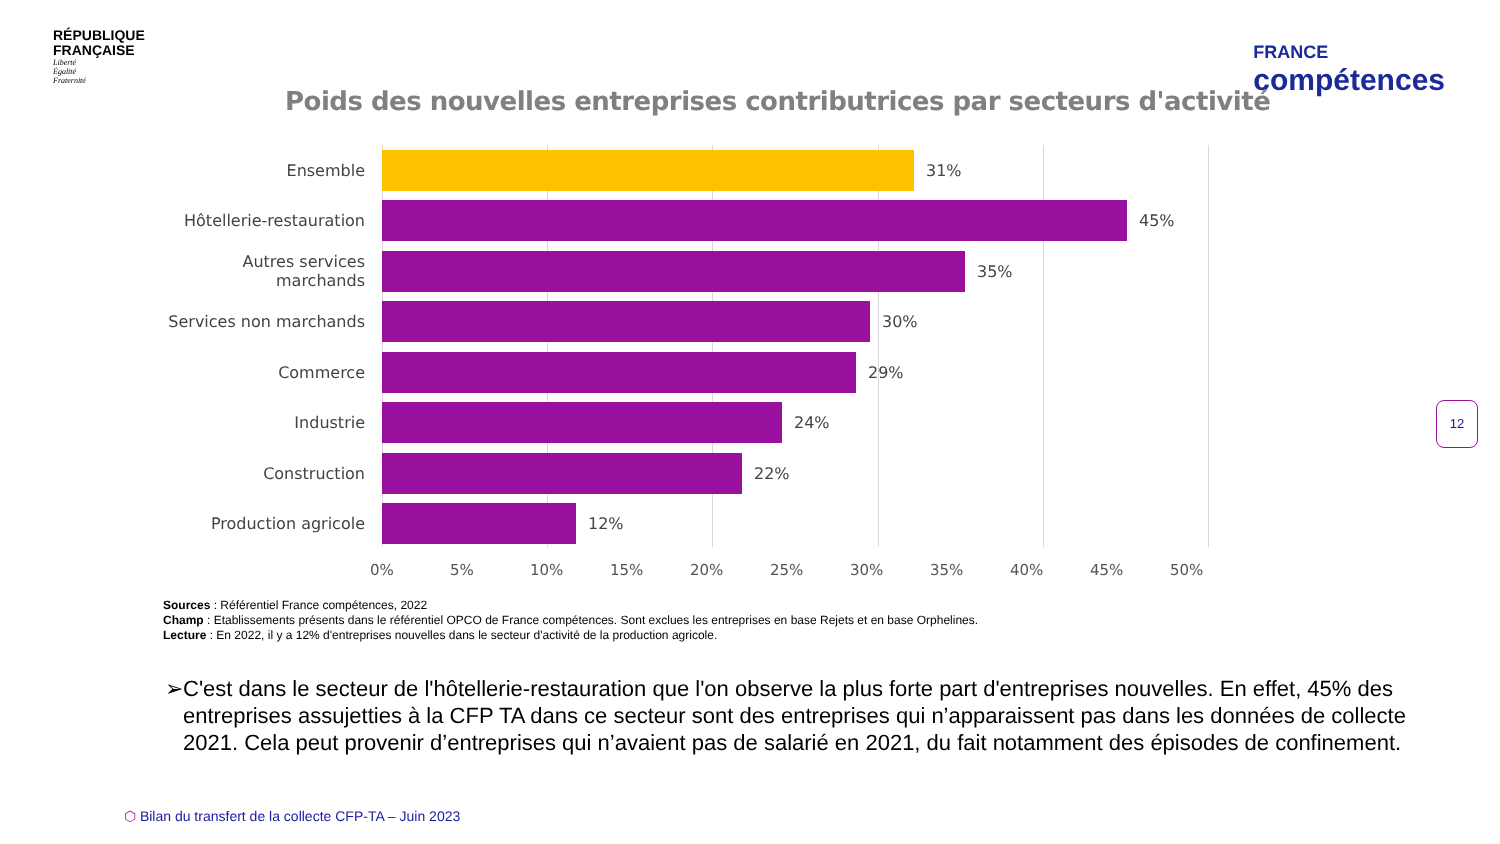RÉPUBLIQUE
FRANÇAISE
Liberté
Égalité
Fraternité
FRANCE
compétences
Poids des nouvelles entreprises contributrices par secteurs d'activité
Ensemble 31%
Hôtellerie-restauration
45%
Autres services marchands
35%
Services non marchands 30%
Commerce 29%
Industrie 24%
Construction 22%
Production agricole 12%
0% 5% 10% 15% 20% 25% 30% 35% 40% 45% 50%
Sources : Référentiel France compétences, 2022
Champ : Etablissements présents dans le référentiel OPCO de France compétences. Sont exclues les entreprises en base Rejets et en base Orphelines.
Lecture : En 2022, il y a 12% d'entreprises nouvelles dans le secteur d'activité de la production agricole.
➢ C'est dans le secteur de l'hôtellerie-restauration que l'on observe la plus forte part d'entreprises nouvelles. En effet, 45% des entreprises assujetties à la CFP TA dans ce secteur sont des entreprises qui n’apparaissent pas dans les données de collecte 2021. Cela peut provenir d’entreprises qui n’avaient pas de salarié en 2021, du fait notamment des épisodes de confinement.
12
⬡ Bilan du transfert de la collecte CFP-TA – Juin 2023